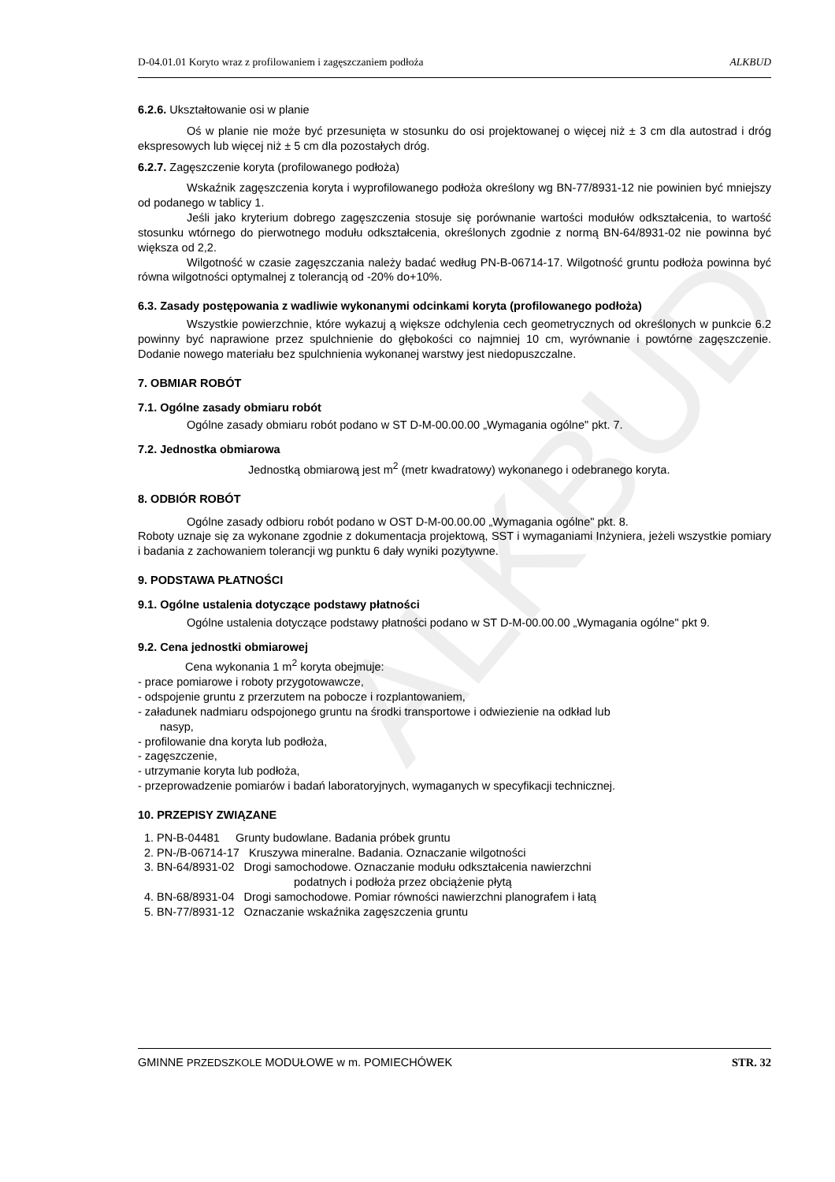ALKBUD
D-04.01.01 Koryto wraz z profilowaniem i zagęszczaniem podłoża ALKBUD
6.2.6. Ukształtowanie osi w planie
Oś w planie nie może być przesunięta w stosunku do osi projektowanej o więcej niż ± 3 cm dla autostrad i dróg ekspresowych lub więcej niż ± 5 cm dla pozostałych dróg.
6.2.7. Zagęszczenie koryta (profilowanego podłoża)
Wskaźnik zagęszczenia koryta i wyprofilowanego podłoża określony wg BN-77/8931-12 nie powinien być mniejszy od podanego w tablicy 1.
Jeśli jako kryterium dobrego zagęszczenia stosuje się porównanie wartości modułów odkształcenia, to wartość stosunku wtórnego do pierwotnego modułu odkształcenia, określonych zgodnie z normą BN-64/8931-02 nie powinna być większa od 2,2.
Wilgotność w czasie zagęszczania należy badać według PN-B-06714-17. Wilgotność gruntu podłoża powinna być równa wilgotności optymalnej z tolerancją od -20% do+10%.
6.3. Zasady postępowania z wadliwie wykonanymi odcinkami koryta (profilowanego podłoża)
Wszystkie powierzchnie, które wykazuj ą większe odchylenia cech geometrycznych od określonych w punkcie 6.2 powinny być naprawione przez spulchnienie do głębokości co najmniej 10 cm, wyrównanie i powtórne zagęszczenie. Dodanie nowego materiału bez spulchnienia wykonanej warstwy jest niedopuszczalne.
7. OBMIAR ROBÓT
7.1. Ogólne zasady obmiaru robót
Ogólne zasady obmiaru robót podano w ST D-M-00.00.00 „Wymagania ogólne" pkt. 7.
7.2. Jednostka obmiarowa
Jednostką obmiarową jest m<sup>2</sup> (metr kwadratowy) wykonanego i odebranego koryta.
8. ODBIÓR ROBÓT
Ogólne zasady odbioru robót podano w OST D-M-00.00.00 „Wymagania ogólne" pkt. 8.
Roboty uznaje się za wykonane zgodnie z dokumentacja projektową, SST i wymaganiami Inżyniera, jeżeli wszystkie pomiary i badania z zachowaniem tolerancji wg punktu 6 dały wyniki pozytywne.
9. PODSTAWA PŁATNOŚCI
9.1. Ogólne ustalenia dotyczące podstawy płatności
Ogólne ustalenia dotyczące podstawy płatności podano w ST D-M-00.00.00 „Wymagania ogólne" pkt 9.
9.2. Cena jednostki obmiarowej
Cena wykonania 1 m<sup>2</sup> koryta obejmuje:
- prace pomiarowe i roboty przygotowawcze,
- odspojenie gruntu z przerzutem na pobocze i rozplantowaniem,
- załadunek nadmiaru odspojonego gruntu na środki transportowe i odwiezienie na odkład lub
nasyp,
- profilowanie dna koryta lub podłoża,
- zagęszczenie,
- utrzymanie koryta lub podłoża,
- przeprowadzenie pomiarów i badań laboratoryjnych, wymaganych w specyfikacji technicznej.
10. PRZEPISY ZWIĄZANE
1. PN-B-04481 Grunty budowlane. Badania próbek gruntu
2. PN-/B-06714-17 Kruszywa mineralne. Badania. Oznaczanie wilgotności
3. BN-64/8931-02 Drogi samochodowe. Oznaczanie modułu odkształcenia nawierzchni
podatnych i podłoża przez obciążenie płytą
4. BN-68/8931-04 Drogi samochodowe. Pomiar równości nawierzchni planografem i łatą
5. BN-77/8931-12 Oznaczanie wskaźnika zagęszczenia gruntu
GMINNE PRZEDSZKOLE MODUŁOWE w m. POMIECHÓWEK STR. 32